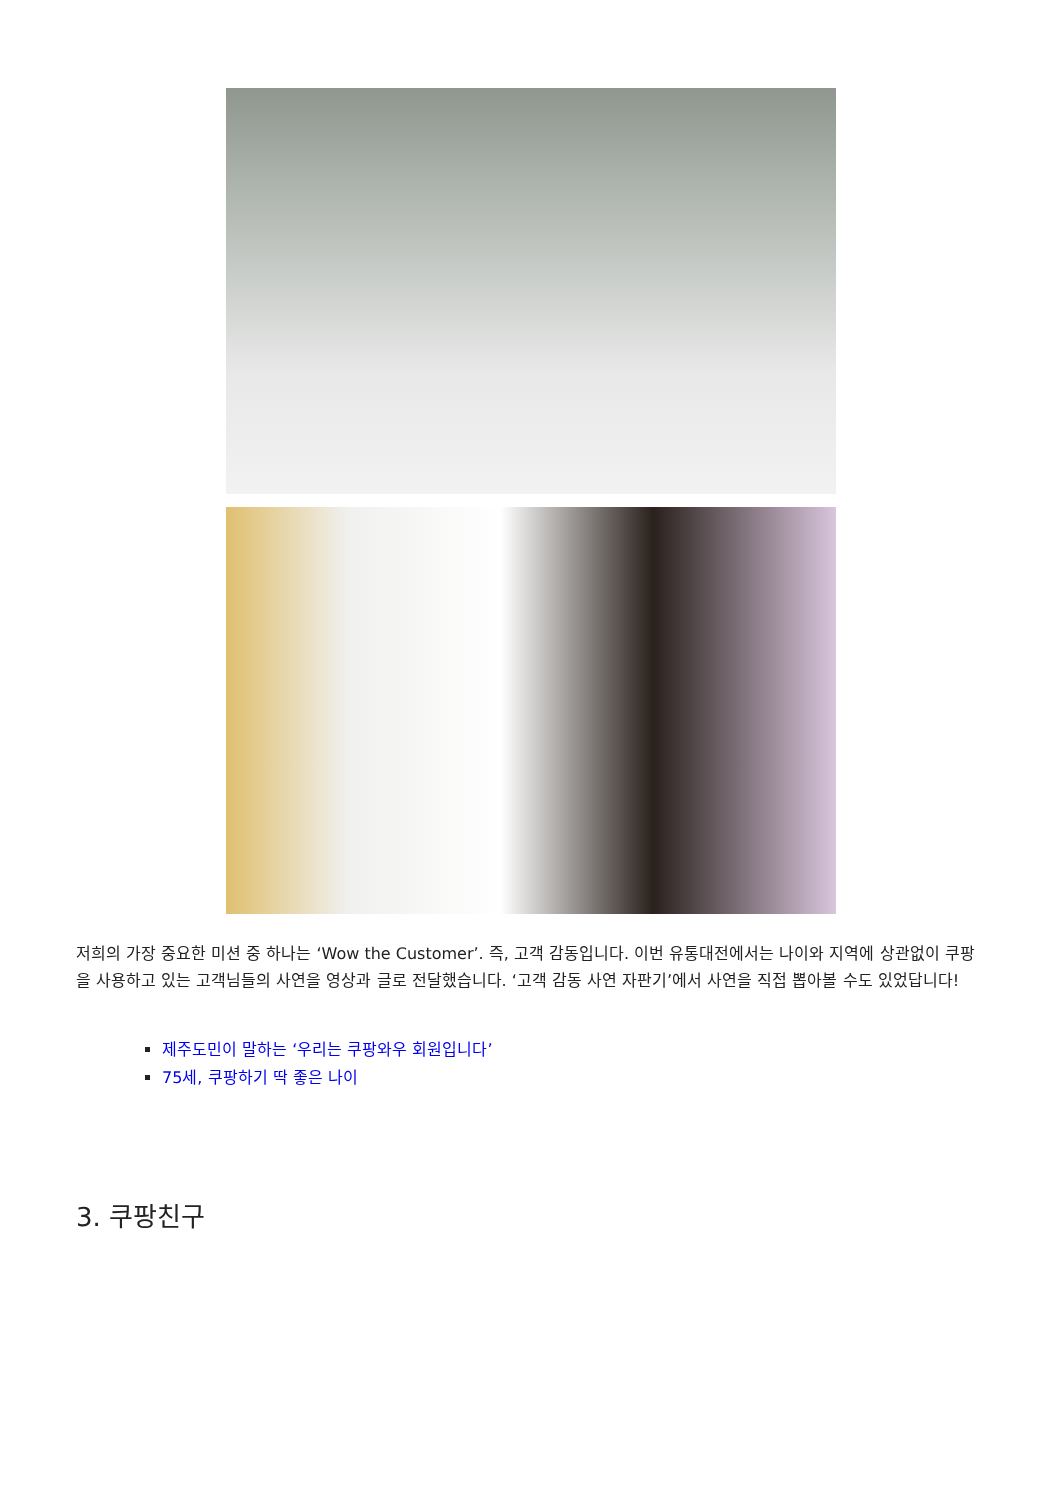저희의 가장 중요한 미션 중 하나는 ‘Wow the Customer’. 즉, 고객 감동입니다. 이번 유통대전에서는 나이와 지역에 상관없이 쿠팡을 사용하고 있는 고객님들의 사연을 영상과 글로 전달했습니다. ‘고객 감동 사연 자판기’에서 사연을 직접 뽑아볼 수도 있었답니다!
제주도민이 말하는 ‘우리는 쿠팡와우 회원입니다’
75세, 쿠팡하기 딱 좋은 나이
3. 쿠팡친구